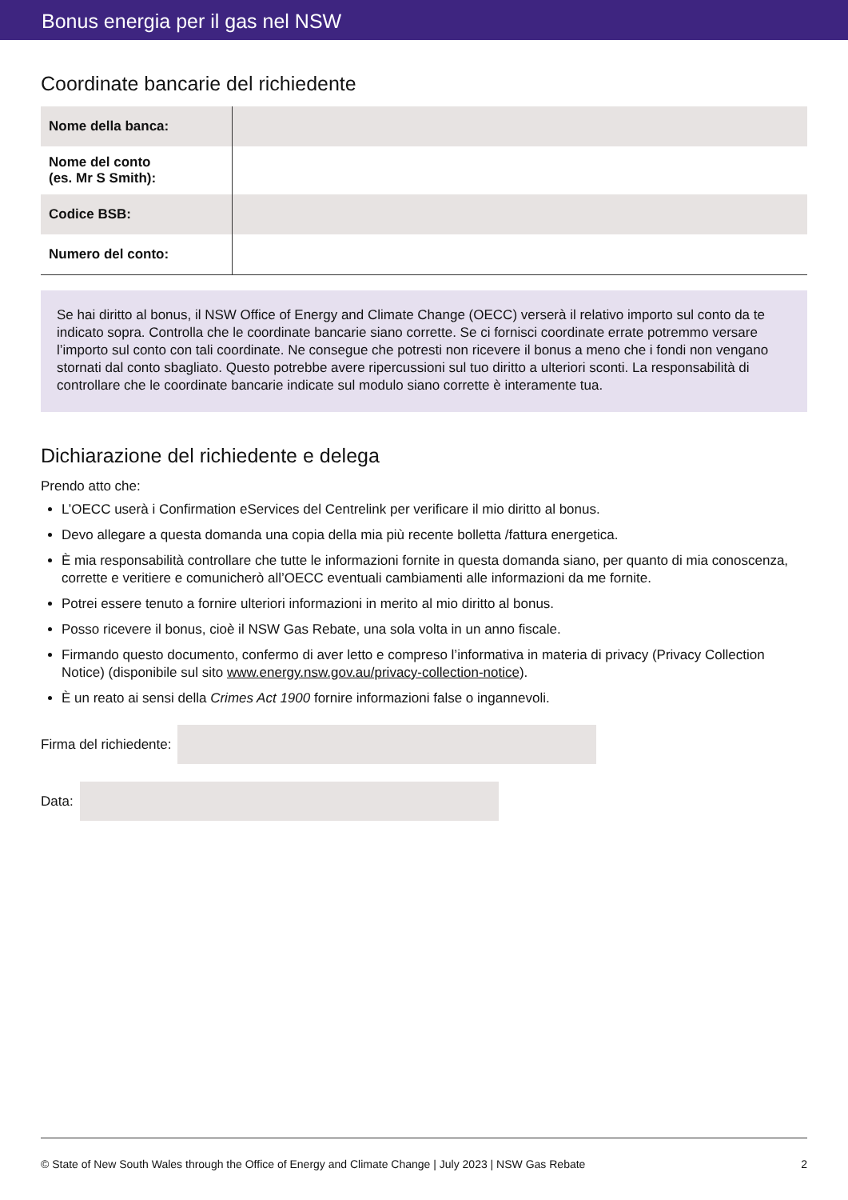Bonus energia per il gas nel NSW
Coordinate bancarie del richiedente
| Nome della banca: | |
| Nome del conto (es. Mr S Smith): | |
| Codice BSB: | |
| Numero del conto: | |
Se hai diritto al bonus, il NSW Office of Energy and Climate Change (OECC) verserà il relativo importo sul conto da te indicato sopra. Controlla che le coordinate bancarie siano corrette. Se ci fornisci coordinate errate potremmo versare l’importo sul conto con tali coordinate. Ne consegue che potresti non ricevere il bonus a meno che i fondi non vengano stornati dal conto sbagliato. Questo potrebbe avere ripercussioni sul tuo diritto a ulteriori sconti. La responsabilità di controllare che le coordinate bancarie indicate sul modulo siano corrette è interamente tua.
Dichiarazione del richiedente e delega
Prendo atto che:
L’OECC userà i Confirmation eServices del Centrelink per verificare il mio diritto al bonus.
Devo allegare a questa domanda una copia della mia più recente bolletta /fattura energetica.
È mia responsabilità controllare che tutte le informazioni fornite in questa domanda siano, per quanto di mia conoscenza, corrette e veritiere e comunicherò all’OECC eventuali cambiamenti alle informazioni da me fornite.
Potrei essere tenuto a fornire ulteriori informazioni in merito al mio diritto al bonus.
Posso ricevere il bonus, cioè il NSW Gas Rebate, una sola volta in un anno fiscale.
Firmando questo documento, confermo di aver letto e compreso l’informativa in materia di privacy (Privacy Collection Notice) (disponibile sul sito www.energy.nsw.gov.au/privacy-collection-notice).
È un reato ai sensi della Crimes Act 1900 fornire informazioni false o ingannevoli.
Firma del richiedente:
Data:
© State of New South Wales through the Office of Energy and Climate Change | July 2023 | NSW Gas Rebate 2